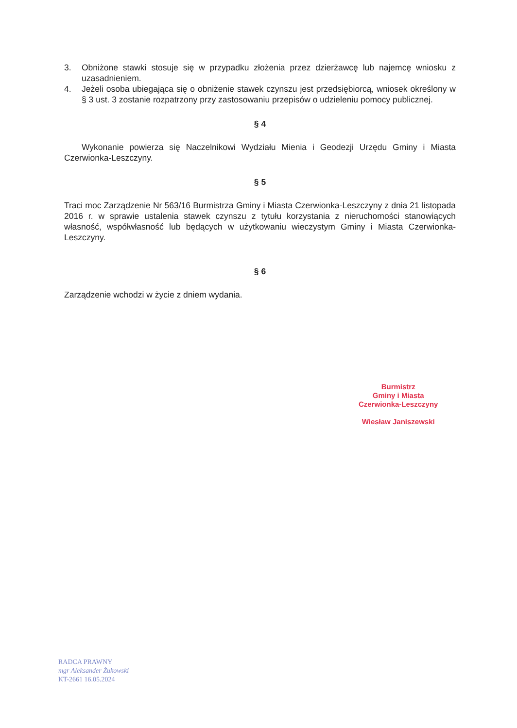3. Obniżone stawki stosuje się w przypadku złożenia przez dzierżawcę lub najemcę wniosku z uzasadnieniem.
4. Jeżeli osoba ubiegająca się o obniżenie stawek czynszu jest przedsiębiorcą, wniosek określony w § 3 ust. 3 zostanie rozpatrzony przy zastosowaniu przepisów o udzieleniu pomocy publicznej.
§ 4
Wykonanie powierza się Naczelnikowi Wydziału Mienia i Geodezji Urzędu Gminy i Miasta Czerwionka-Leszczyny.
§ 5
Traci moc Zarządzenie Nr 563/16 Burmistrza Gminy i Miasta Czerwionka-Leszczyny z dnia 21 listopada 2016 r. w sprawie ustalenia stawek czynszu z tytułu korzystania z nieruchomości stanowiących własność, współwłasność lub będących w użytkowaniu wieczystym Gminy i Miasta Czerwionka-Leszczyny.
§ 6
Zarządzenie wchodzi w życie z dniem wydania.
Burmistrz
Gminy i Miasta
Czerwionka-Leszczyny
Wiesław Janiszewski
RADCA PRAWNY
mgr Aleksander Żukowski
KT-2661 16.05.2024